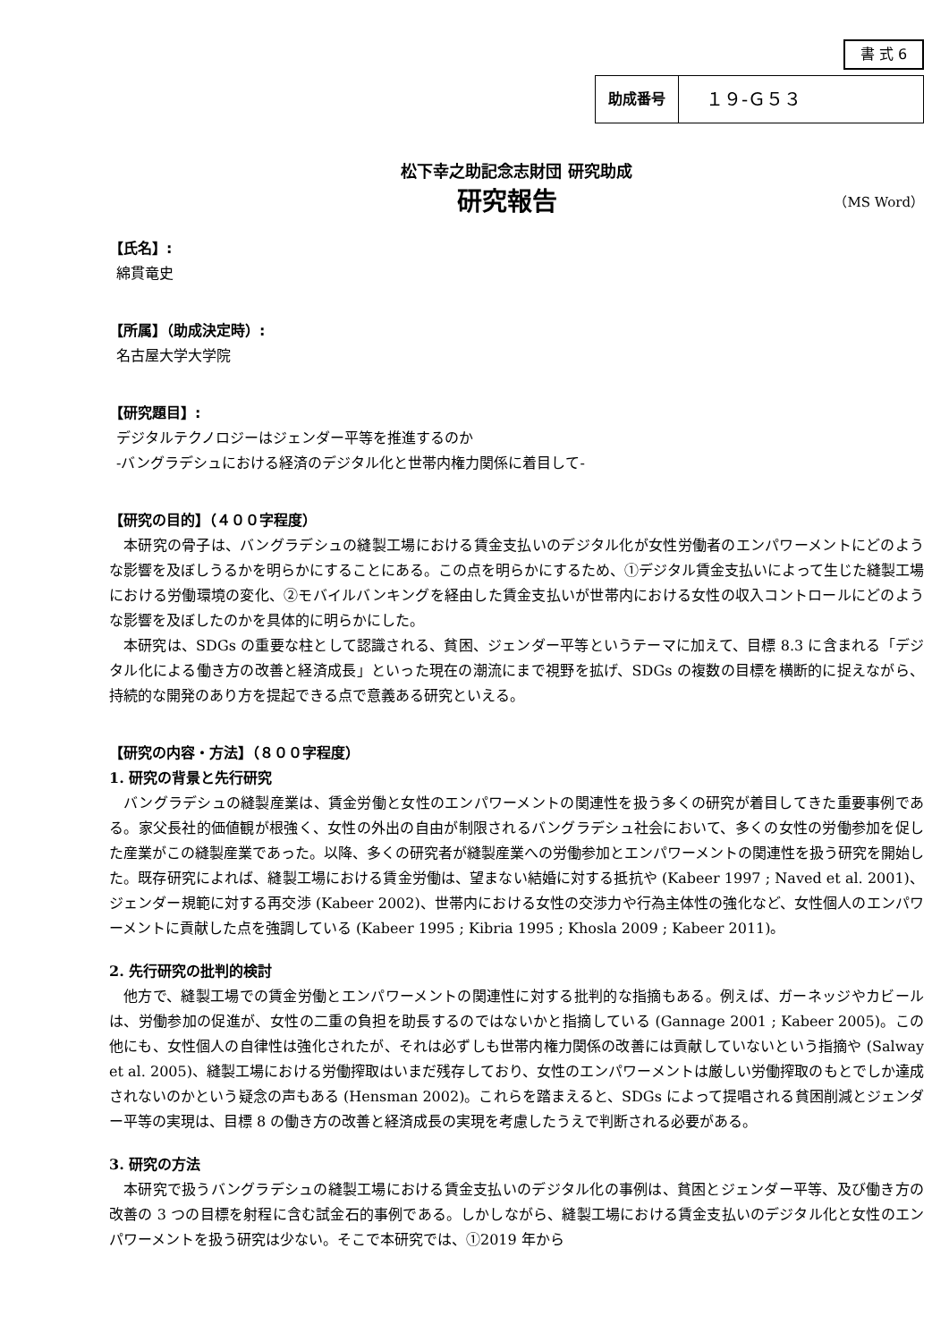書 式 6
| 助成番号 | １９-Ｇ５３ |
松下幸之助記念志財団 研究助成
研究報告 （MS Word）
【氏名】:
綿貫竜史
【所属】（助成決定時）:
名古屋大学大学院
【研究題目】:
デジタルテクノロジーはジェンダー平等を推進するのか
-バングラデシュにおける経済のデジタル化と世帯内権力関係に着目して-
【研究の目的】（４００字程度）
本研究の骨子は、バングラデシュの縫製工場における賃金支払いのデジタル化が女性労働者のエンパワーメントにどのような影響を及ぼしうるかを明らかにすることにある。この点を明らかにするため、①デジタル賃金支払いによって生じた縫製工場における労働環境の変化、②モバイルバンキングを経由した賃金支払いが世帯内における女性の収入コントロールにどのような影響を及ぼしたのかを具体的に明らかにした。
本研究は、SDGs の重要な柱として認識される、貧困、ジェンダー平等というテーマに加えて、目標 8.3 に含まれる「デジタル化による働き方の改善と経済成長」といった現在の潮流にまで視野を拡げ、SDGs の複数の目標を横断的に捉えながら、持続的な開発のあり方を提起できる点で意義ある研究といえる。
【研究の内容・方法】（８００字程度）
1. 研究の背景と先行研究
バングラデシュの縫製産業は、賃金労働と女性のエンパワーメントの関連性を扱う多くの研究が着目してきた重要事例である。家父長社的価値観が根強く、女性の外出の自由が制限されるバングラデシュ社会において、多くの女性の労働参加を促した産業がこの縫製産業であった。以降、多くの研究者が縫製産業への労働参加とエンパワーメントの関連性を扱う研究を開始した。既存研究によれば、縫製工場における賃金労働は、望まない結婚に対する抵抗や (Kabeer 1997 ; Naved et al. 2001)、ジェンダー規範に対する再交渉 (Kabeer 2002)、世帯内における女性の交渉力や行為主体性の強化など、女性個人のエンパワーメントに貢献した点を強調している (Kabeer 1995 ; Kibria 1995 ; Khosla 2009 ; Kabeer 2011)。
2. 先行研究の批判的検討
他方で、縫製工場での賃金労働とエンパワーメントの関連性に対する批判的な指摘もある。例えば、ガーネッジやカビールは、労働参加の促進が、女性の二重の負担を助長するのではないかと指摘している (Gannage 2001 ; Kabeer 2005)。この他にも、女性個人の自律性は強化されたが、それは必ずしも世帯内権力関係の改善には貢献していないという指摘や (Salway et al. 2005)、縫製工場における労働搾取はいまだ残存しており、女性のエンパワーメントは厳しい労働搾取のもとでしか達成されないのかという疑念の声もある (Hensman 2002)。これらを踏まえると、SDGs によって提唱される貧困削減とジェンダー平等の実現は、目標 8 の働き方の改善と経済成長の実現を考慮したうえで判断される必要がある。
3. 研究の方法
本研究で扱うバングラデシュの縫製工場における賃金支払いのデジタル化の事例は、貧困とジェンダー平等、及び働き方の改善の 3 つの目標を射程に含む試金石的事例である。しかしながら、縫製工場における賃金支払いのデジタル化と女性のエンパワーメントを扱う研究は少ない。そこで本研究では、①2019 年から